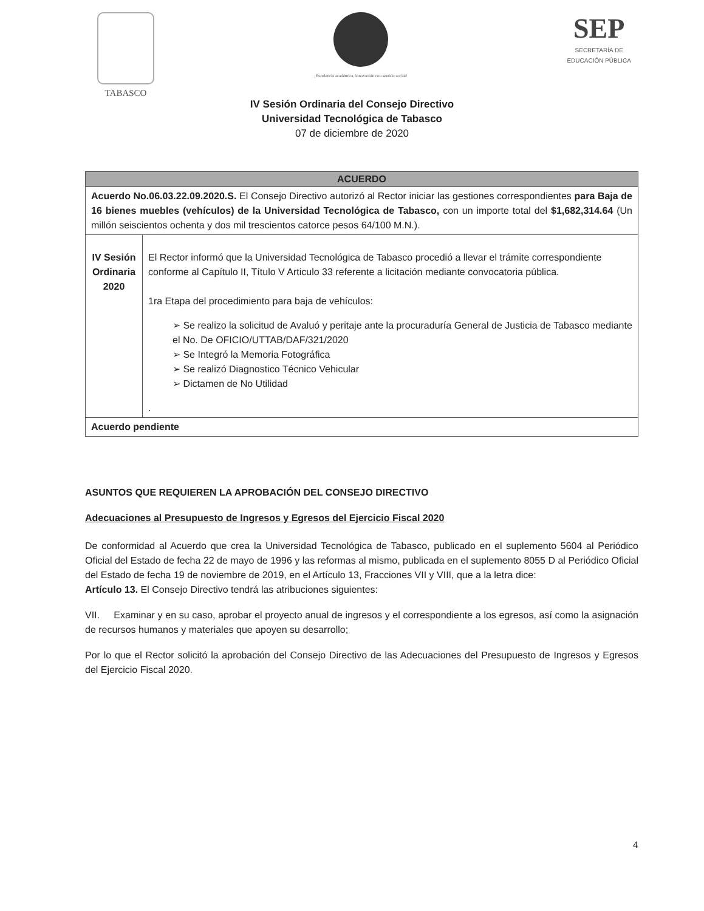TABASCO
¡Excelencia académica, innovación con sentido social!
SEP
SECRETARÍA DE
EDUCACIÓN PÚBLICA
IV Sesión Ordinaria del Consejo Directivo
Universidad Tecnológica de Tabasco
07 de diciembre de 2020
| ACUERDO | |
| --- | --- |
| Acuerdo No.06.03.22.09.2020.S. El Consejo Directivo autorizó al Rector iniciar las gestiones correspondientes para Baja de 16 bienes muebles (vehículos) de la Universidad Tecnológica de Tabasco, con un importe total del $1,682,314.64 (Un millón seiscientos ochenta y dos mil trescientos catorce pesos 64/100 M.N.). | |
| IV Sesión Ordinaria 2020 | El Rector informó que la Universidad Tecnológica de Tabasco procedió a llevar el trámite correspondiente conforme al Capítulo II, Título V Articulo 33 referente a licitación mediante convocatoria pública. 1ra Etapa del procedimiento para baja de vehículos: ➢ Se realizo la solicitud de Avaluó y peritaje ante la procuraduría General de Justicia de Tabasco mediante el No. De OFICIO/UTTAB/DAF/321/2020 ➢ Se Integró la Memoria Fotográfica ➢ Se realizó Diagnostico Técnico Vehicular ➢ Dictamen de No Utilidad . |
| Acuerdo pendiente | |
ASUNTOS QUE REQUIEREN LA APROBACIÓN DEL CONSEJO DIRECTIVO
Adecuaciones al Presupuesto de Ingresos y Egresos del Ejercicio Fiscal 2020
De conformidad al Acuerdo que crea la Universidad Tecnológica de Tabasco, publicado en el suplemento 5604 al Periódico Oficial del Estado de fecha 22 de mayo de 1996 y las reformas al mismo, publicada en el suplemento 8055 D al Periódico Oficial del Estado de fecha 19 de noviembre de 2019, en el Artículo 13, Fracciones VII y VIII, que a la letra dice:
Artículo 13. El Consejo Directivo tendrá las atribuciones siguientes:
VII. Examinar y en su caso, aprobar el proyecto anual de ingresos y el correspondiente a los egresos, así como la asignación de recursos humanos y materiales que apoyen su desarrollo;
Por lo que el Rector solicitó la aprobación del Consejo Directivo de las Adecuaciones del Presupuesto de Ingresos y Egresos del Ejercicio Fiscal 2020.
4